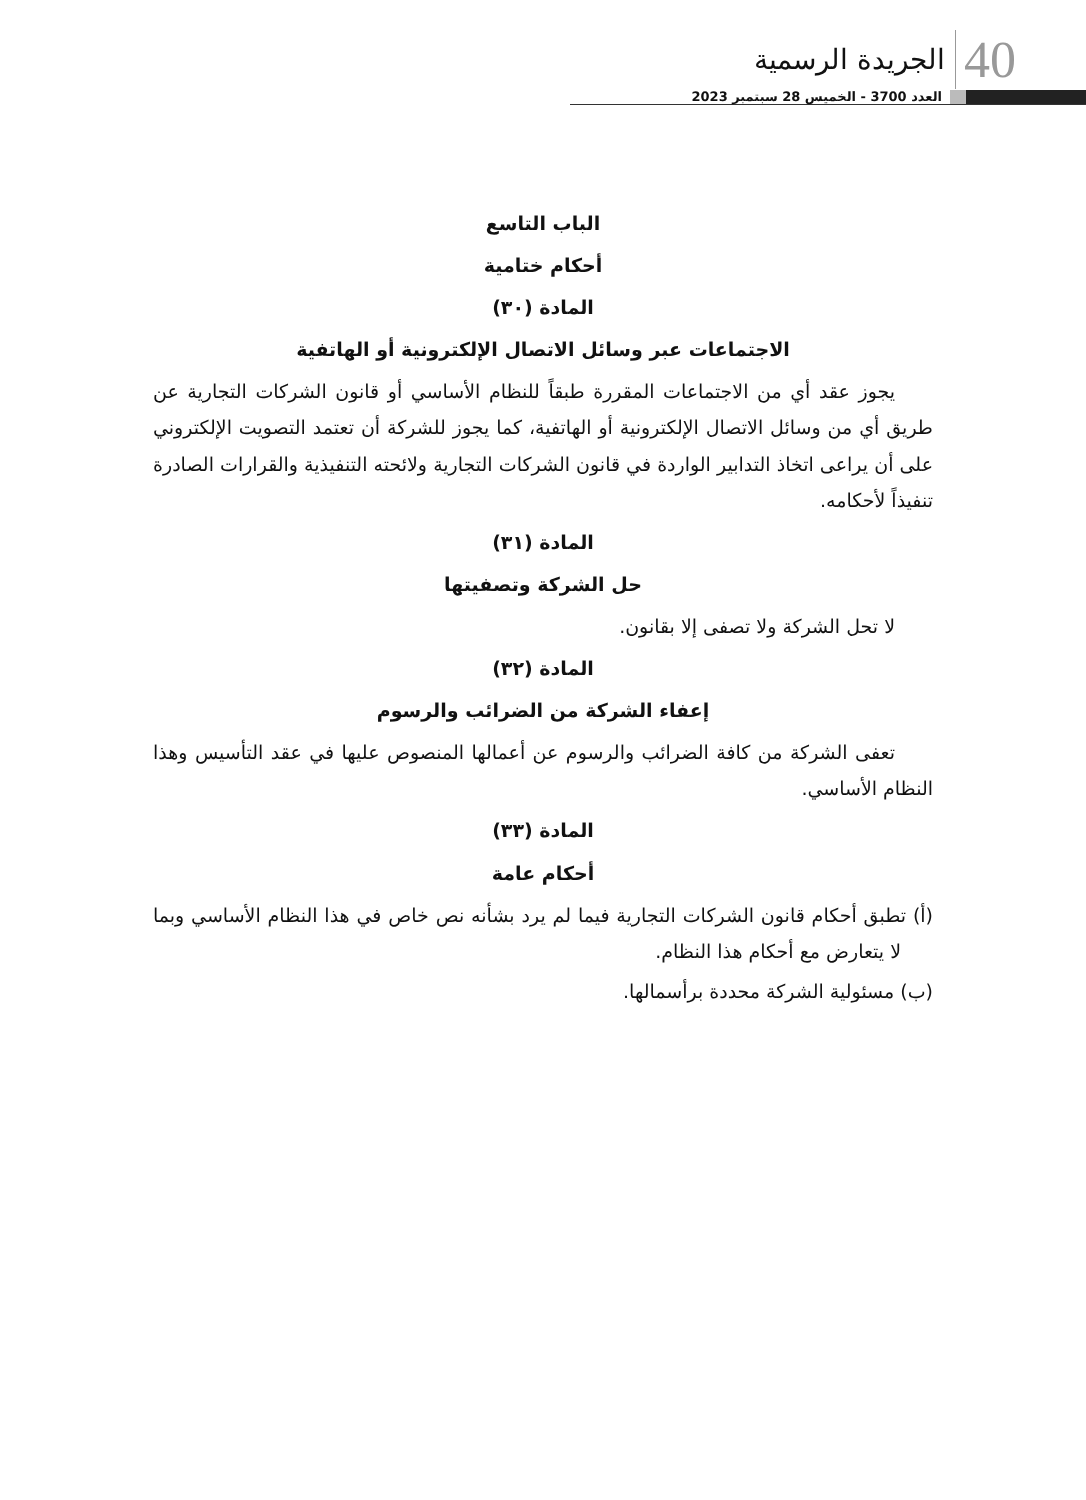الجريدة الرسمية 40
العدد 3700 - الخميس 28 سبتمبر 2023
الباب التاسع
أحكام ختامية
المادة (٣٠)
الاجتماعات عبر وسائل الاتصال الإلكترونية أو الهاتفية
يجوز عقد أي من الاجتماعات المقررة طبقاً للنظام الأساسي أو قانون الشركات التجارية عن طريق أي من وسائل الاتصال الإلكترونية أو الهاتفية، كما يجوز للشركة أن تعتمد التصويت الإلكتروني على أن يراعى اتخاذ التدابير الواردة في قانون الشركات التجارية ولائحته التنفيذية والقرارات الصادرة تنفيذاً لأحكامه.
المادة (٣١)
حل الشركة وتصفيتها
لا تحل الشركة ولا تصفى إلا بقانون.
المادة (٣٢)
إعفاء الشركة من الضرائب والرسوم
تعفى الشركة من كافة الضرائب والرسوم عن أعمالها المنصوص عليها في عقد التأسيس وهذا النظام الأساسي.
المادة (٣٣)
أحكام عامة
(أ) تطبق أحكام قانون الشركات التجارية فيما لم يرد بشأنه نص خاص في هذا النظام الأساسي وبما لا يتعارض مع أحكام هذا النظام.
(ب) مسئولية الشركة محددة برأسمالها.